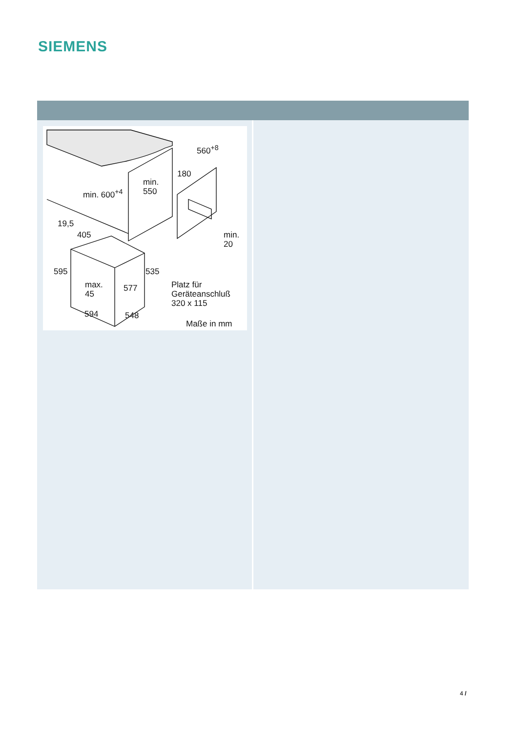SIEMENS
560<sup>+8</sup>
180
min.
550 min. 600<sup>+4</sup>
19,5
405 min.
20
595 535
max.
45
577 Platz für
Geräteanschluß
320 x 115
594 548
Maße in mm
4 /